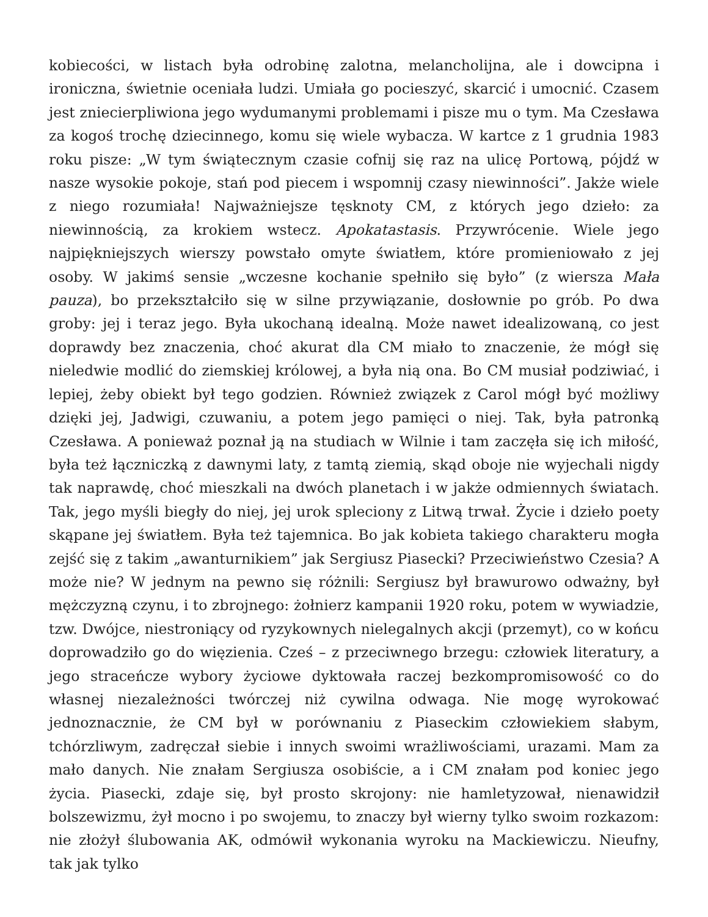kobiecości, w listach była odrobinę zalotna, melancholijna, ale i dowcipna i ironiczna, świetnie oceniała ludzi. Umiała go pocieszyć, skarcić i umocnić. Czasem jest zniecierpliwiona jego wydumanymi problemami i pisze mu o tym. Ma Czesława za kogoś trochę dziecinnego, komu się wiele wybacza. W kartce z 1 grudnia 1983 roku pisze: „W tym świątecznym czasie cofnij się raz na ulicę Portową, pójdź w nasze wysokie pokoje, stań pod piecem i wspomnij czasy niewinności”. Jakże wiele z niego rozumiała! Najważniejsze tęsknoty CM, z których jego dzieło: za niewinnością, za krokiem wstecz. Apokatastasis. Przywrócenie. Wiele jego najpiękniejszych wierszy powstało omyte światłem, które promieniowało z jej osoby. W jakimś sensie „wczesne kochanie spełniło się było” (z wiersza Mała pauza), bo przekształciło się w silne przywiązanie, dosłownie po grób. Po dwa groby: jej i teraz jego. Była ukochaną idealną. Może nawet idealizowaną, co jest doprawdy bez znaczenia, choć akurat dla CM miało to znaczenie, że mógł się nieledwie modlić do ziemskiej królowej, a była nią ona. Bo CM musiał podziwiać, i lepiej, żeby obiekt był tego godzien. Również związek z Carol mógł być możliwy dzięki jej, Jadwigi, czuwaniu, a potem jego pamięci o niej. Tak, była patronką Czesława. A ponieważ poznał ją na studiach w Wilnie i tam zaczęła się ich miłość, była też łączniczką z dawnymi laty, z tamtą ziemią, skąd oboje nie wyjechali nigdy tak naprawdę, choć mieszkali na dwóch planetach i w jakże odmiennych światach. Tak, jego myśli biegły do niej, jej urok spleciony z Litwą trwał. Życie i dzieło poety skąpane jej światłem. Była też tajemnica. Bo jak kobieta takiego charakteru mogła zejść się z takim „awanturnikiem” jak Sergiusz Piasecki? Przeciwieństwo Czesia? A może nie? W jednym na pewno się różnili: Sergiusz był brawurowo odważny, był mężczyzną czynu, i to zbrojnego: żołnierz kampanii 1920 roku, potem w wywiadzie, tzw. Dwójce, niestroniący od ryzykownych nielegalnych akcji (przemyt), co w końcu doprowadziło go do więzienia. Cześ – z przeciwnego brzegu: człowiek literatury, a jego straceńcze wybory życiowe dyktowała raczej bezkompromisowość co do własnej niezależności twórczej niż cywilna odwaga. Nie mogę wyrokować jednoznacznie, że CM był w porównaniu z Piaseckim człowiekiem słabym, tchórzliwym, zadręczał siebie i innych swoimi wrażliwościami, urazami. Mam za mało danych. Nie znałam Sergiusza osobiście, a i CM znałam pod koniec jego życia. Piasecki, zdaje się, był prosto skrojony: nie hamletyzował, nienawidził bolszewizmu, żył mocno i po swojemu, to znaczy był wierny tylko swoim rozkazom: nie złożył ślubowania AK, odmówił wykonania wyroku na Mackiewiczu. Nieufny, tak jak tylko